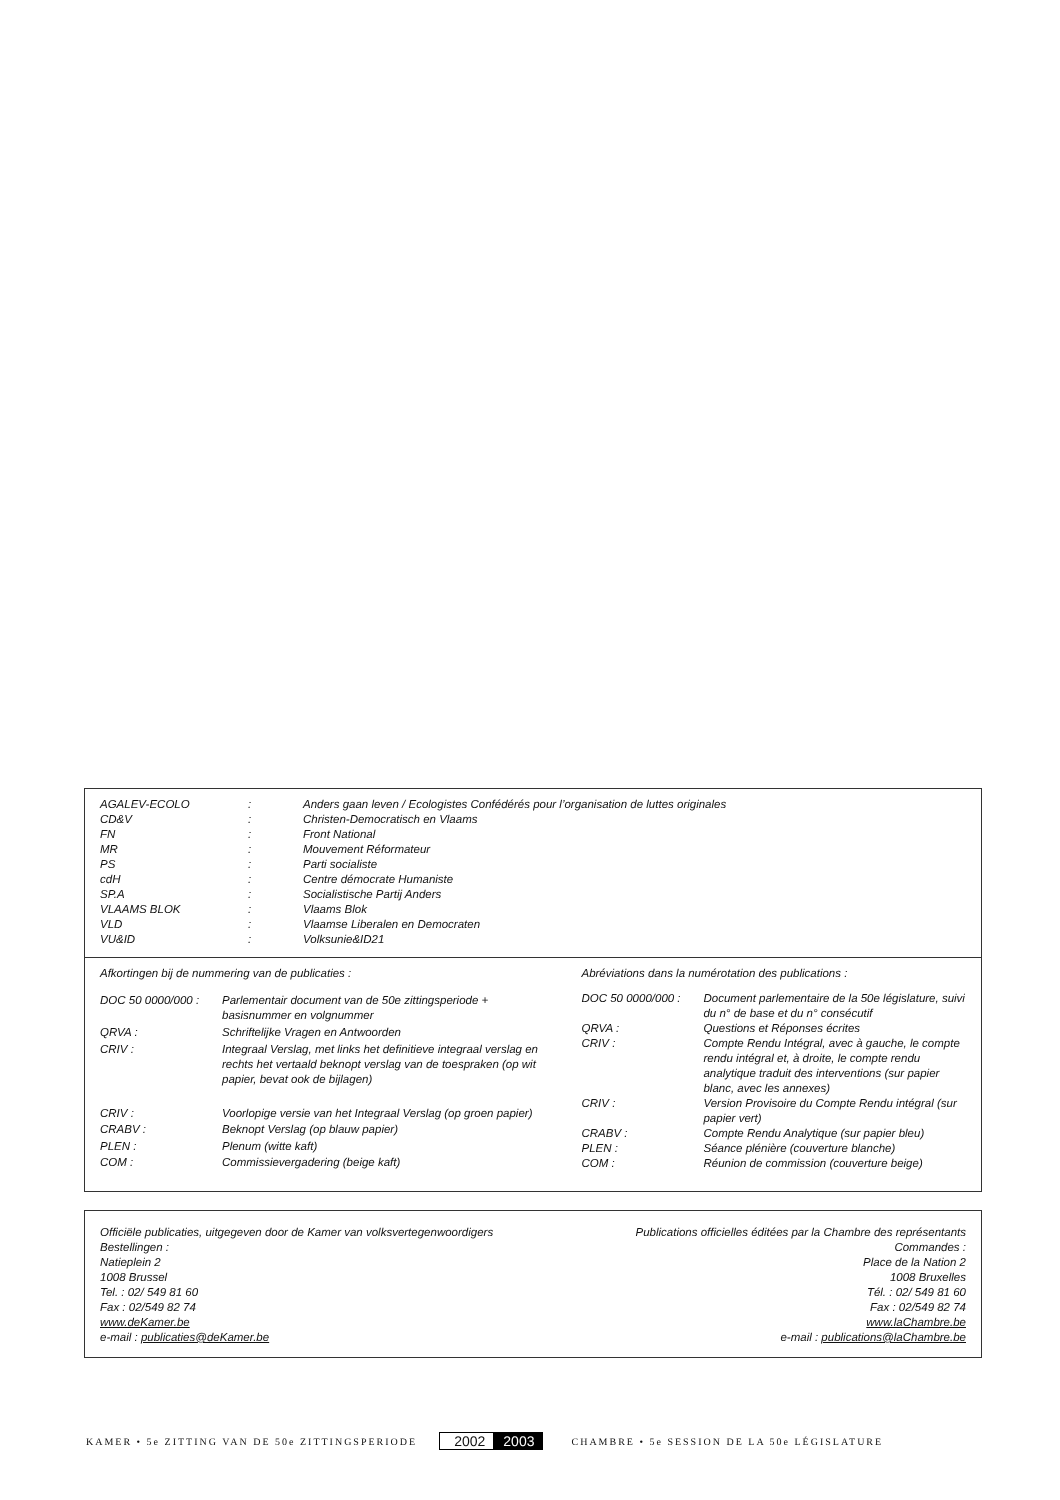| AGALEV-ECOLO | : | Anders gaan leven / Ecologistes Confédérés pour l’organisation de luttes originales |
| CD&V | : | Christen-Democratisch en Vlaams |
| FN | : | Front National |
| MR | : | Mouvement Réformateur |
| PS | : | Parti socialiste |
| cdH | : | Centre démocrate Humaniste |
| SP.A | : | Socialistische Partij Anders |
| VLAAMS BLOK | : | Vlaams Blok |
| VLD | : | Vlaamse Liberalen en Democraten |
| VU&ID | : | Volksunie&ID21 |
| Afkortingen bij de nummering van de publicaties : | |
| DOC 50 0000/000 : | Parlementair document van de 50e zittingsperiode + basisnummer en volgnummer |
| QRVA : | Schriftelijke Vragen en Antwoorden |
| CRIV : | Integraal Verslag, met links het definitieve integraal verslag en rechts het vertaald beknopt verslag van de toespraken (op wit papier, bevat ook de bijlagen) |
| CRIV : | Voorlopige versie van het Integraal Verslag (op groen papier) |
| CRABV : | Beknopt Verslag (op blauw papier) |
| PLEN : | Plenum (witte kaft) |
| COM : | Commissievergadering (beige kaft) |
| Abréviations dans la numérotation des publications : | |
| DOC 50 0000/000 : | Document parlementaire de la 50e législature, suivi du n° de base et du n° consécutif |
| QRVA : | Questions et Réponses écrites |
| CRIV : | Compte Rendu Intégral, avec à gauche, le compte rendu intégral et, à droite, le compte rendu analytique traduit des interventions (sur papier blanc, avec les annexes) |
| CRIV : | Version Provisoire du Compte Rendu intégral (sur papier vert) |
| CRABV : | Compte Rendu Analytique (sur papier bleu) |
| PLEN : | Séance plénière (couverture blanche) |
| COM : | Réunion de commission (couverture beige) |
Officiële publicaties, uitgegeven door de Kamer van volksvertegenwoordigers
Bestellingen :
Natieplein 2
1008 Brussel
Tel. : 02/ 549 81 60
Fax : 02/549 82 74
www.deKamer.be
e-mail : publicaties@deKamer.be
Publications officielles éditées par la Chambre des représentants
Commandes :
Place de la Nation 2
1008 Bruxelles
Tél. : 02/ 549 81 60
Fax : 02/549 82 74
www.laChambre.be
e-mail : publications@laChambre.be
KAMER • 5e ZITTING VAN DE 50e ZITTINGSPERIODE 2002 2003 CHAMBRE • 5e SESSION DE LA 50e LÉGISLATURE